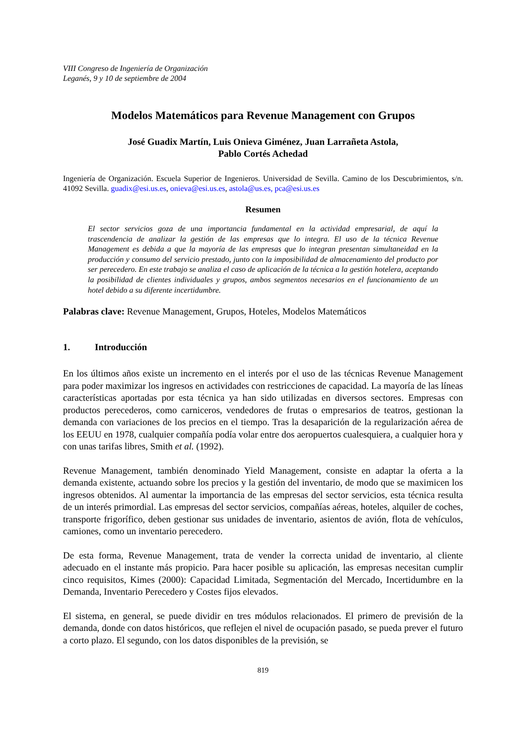VIII Congreso de Ingeniería de Organización
Leganés, 9 y 10 de septiembre de 2004
Modelos Matemáticos para Revenue Management con Grupos
José Guadix Martín, Luis Onieva Giménez, Juan Larrañeta Astola,
Pablo Cortés Achedad
Ingeniería de Organización. Escuela Superior de Ingenieros. Universidad de Sevilla. Camino de los Descubrimientos, s/n. 41092 Sevilla. guadix@esi.us.es, onieva@esi.us.es, astola@us.es, pca@esi.us.es
Resumen
El sector servicios goza de una importancia fundamental en la actividad empresarial, de aquí la trascendencia de analizar la gestión de las empresas que lo integra. El uso de la técnica Revenue Management es debida a que la mayoría de las empresas que lo integran presentan simultaneidad en la producción y consumo del servicio prestado, junto con la imposibilidad de almacenamiento del producto por ser perecedero. En este trabajo se analiza el caso de aplicación de la técnica a la gestión hotelera, aceptando la posibilidad de clientes individuales y grupos, ambos segmentos necesarios en el funcionamiento de un hotel debido a su diferente incertidumbre.
Palabras clave: Revenue Management, Grupos, Hoteles, Modelos Matemáticos
1. Introducción
En los últimos años existe un incremento en el interés por el uso de las técnicas Revenue Management para poder maximizar los ingresos en actividades con restricciones de capacidad. La mayoría de las líneas características aportadas por esta técnica ya han sido utilizadas en diversos sectores. Empresas con productos perecederos, como carniceros, vendedores de frutas o empresarios de teatros, gestionan la demanda con variaciones de los precios en el tiempo. Tras la desaparición de la regularización aérea de los EEUU en 1978, cualquier compañía podía volar entre dos aeropuertos cualesquiera, a cualquier hora y con unas tarifas libres, Smith et al. (1992).
Revenue Management, también denominado Yield Management, consiste en adaptar la oferta a la demanda existente, actuando sobre los precios y la gestión del inventario, de modo que se maximicen los ingresos obtenidos. Al aumentar la importancia de las empresas del sector servicios, esta técnica resulta de un interés primordial. Las empresas del sector servicios, compañías aéreas, hoteles, alquiler de coches, transporte frigorífico, deben gestionar sus unidades de inventario, asientos de avión, flota de vehículos, camiones, como un inventario perecedero.
De esta forma, Revenue Management, trata de vender la correcta unidad de inventario, al cliente adecuado en el instante más propicio. Para hacer posible su aplicación, las empresas necesitan cumplir cinco requisitos, Kimes (2000): Capacidad Limitada, Segmentación del Mercado, Incertidumbre en la Demanda, Inventario Perecedero y Costes fijos elevados.
El sistema, en general, se puede dividir en tres módulos relacionados. El primero de previsión de la demanda, donde con datos históricos, que reflejen el nivel de ocupación pasado, se pueda prever el futuro a corto plazo. El segundo, con los datos disponibles de la previsión, se
819